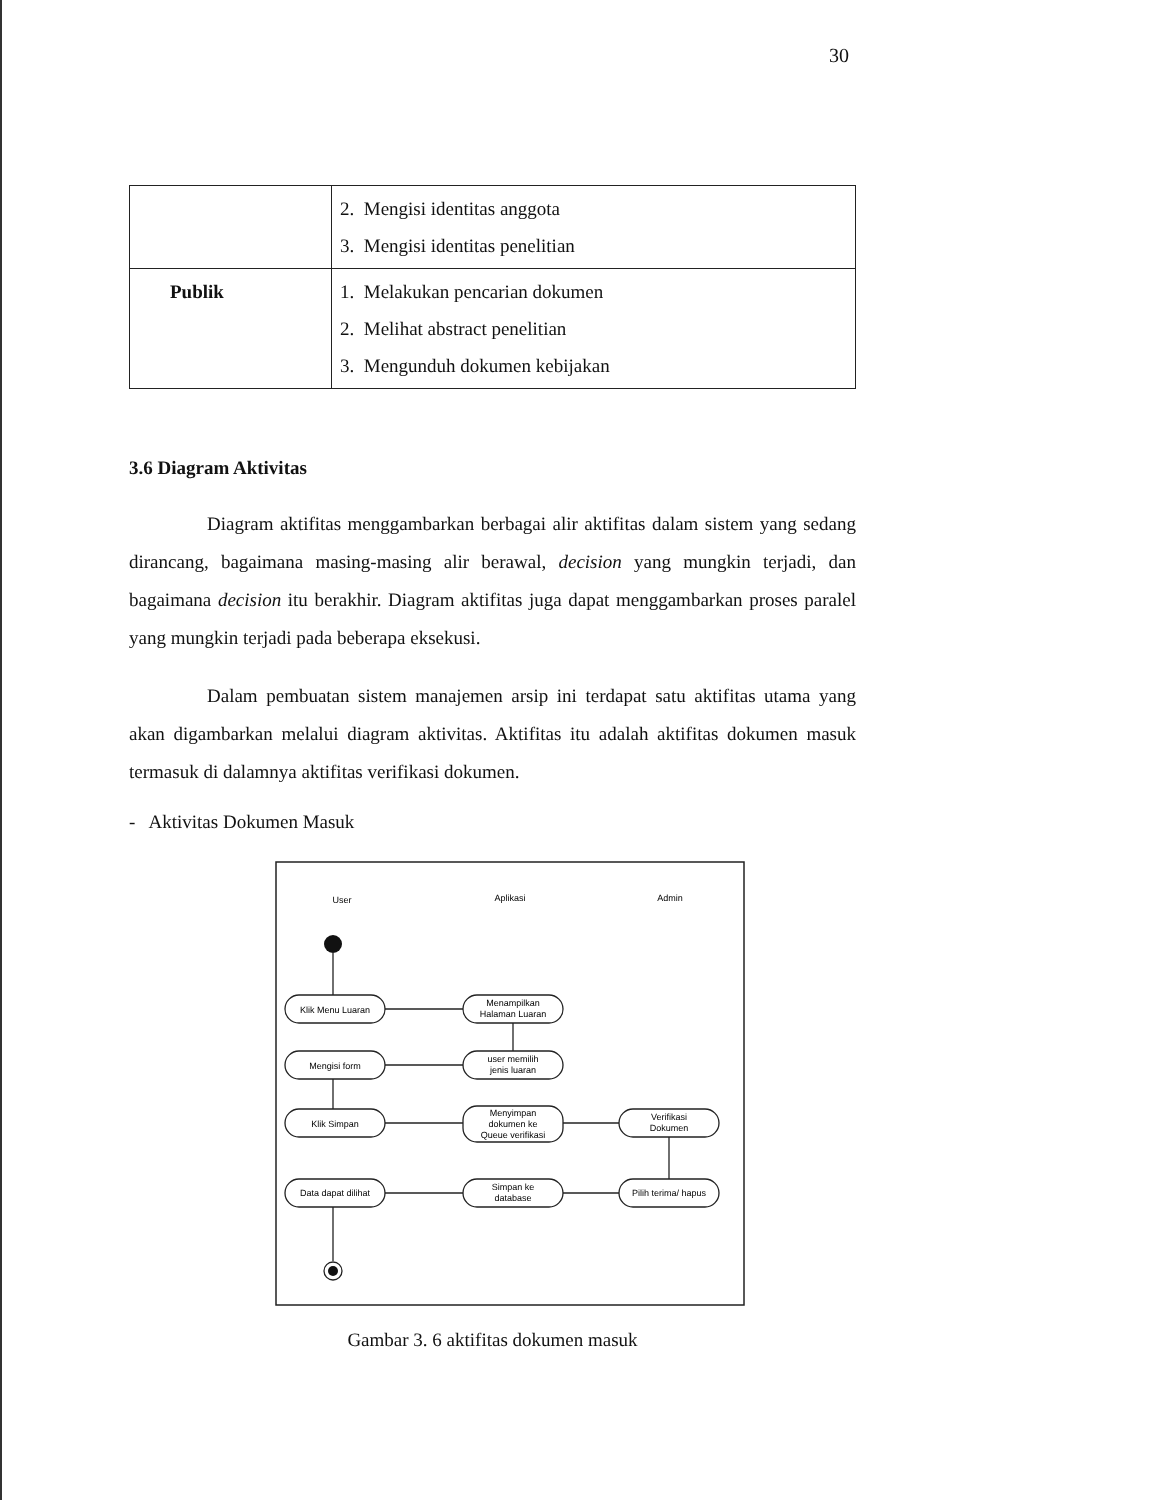30
| | 2. Mengisi identitas anggota 3. Mengisi identitas penelitian |
| Publik | 1. Melakukan pencarian dokumen 2. Melihat abstract penelitian 3. Mengunduh dokumen kebijakan |
3.6 Diagram Aktivitas
Diagram aktifitas menggambarkan berbagai alir aktifitas dalam sistem yang sedang dirancang, bagaimana masing-masing alir berawal, decision yang mungkin terjadi, dan bagaimana decision itu berakhir. Diagram aktifitas juga dapat menggambarkan proses paralel yang mungkin terjadi pada beberapa eksekusi.
Dalam pembuatan sistem manajemen arsip ini terdapat satu aktifitas utama yang akan digambarkan melalui diagram aktivitas. Aktifitas itu adalah aktifitas dokumen masuk termasuk di dalamnya aktifitas verifikasi dokumen.
- Aktivitas Dokumen Masuk
User
Aplikasi
Admin
Klik Menu Luaran
Menampilkan
Halaman Luaran
user memilih
jenis luaran
Mengisi form
Klik Simpan
Menyimpan
dokumen ke
Queue verifikasi
Verifikasi
Dokumen
Pilih terima/ hapus
Simpan ke
database
Data dapat dilihat
Gambar 3. 6 aktifitas dokumen masuk